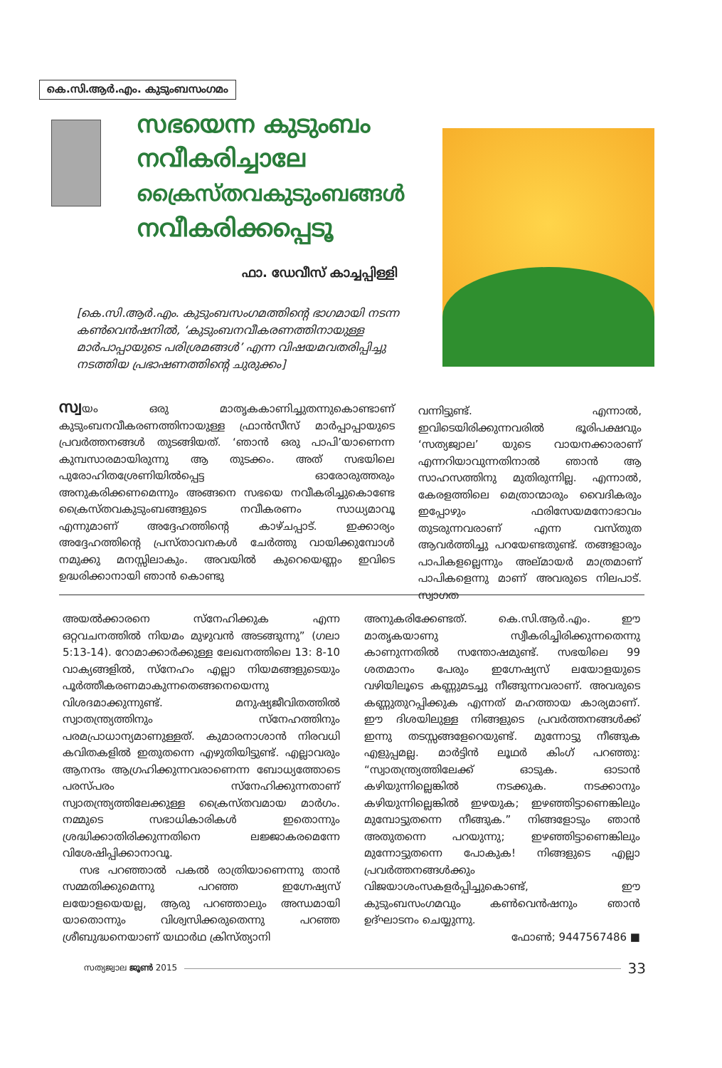കെ.സി.ആർ.എം. കുടുംബസംഗമം
സഭയെന്ന കുടുംബം
നവീകരിച്ചാലേ
ക്രൈസ്തവകുടുംബങ്ങൾ
നവീകരിക്കപ്പെടൂ
ഫാ. ഡേവീസ് കാച്ചപ്പിള്ളി
[കെ.സി.ആർ.എം. കുടുംബസംഗമത്തിന്റെ ഭാഗമായി നടന്ന കൺവെൻഷനിൽ, ‘കുടുംബനവീകരണത്തിനായുള്ള മാർപാപ്പായുടെ പരിശ്രമങ്ങൾ’ എന്ന വിഷയമവതരിപ്പിച്ചു നടത്തിയ പ്രഭാഷണത്തിന്റെ ചുരുക്കം]
സ്വയം ഒരു മാതൃകകാണിച്ചുതന്നുകൊണ്ടാണ് കുടുംബനവീകരണത്തിനായുള്ള ഫ്രാൻസീസ് മാർപ്പാപ്പായുടെ പ്രവർത്തനങ്ങൾ തുടങ്ങിയത്. ‘ഞാൻ ഒരു പാപി’യാണെന്ന കുമ്പസാരമായിരുന്നു ആ തുടക്കം. അത് സഭയിലെ പുരോഹിതശ്രേണിയിൽപ്പെട്ട ഓരോരുത്തരും അനുകരിക്കണമെന്നും അങ്ങനെ സഭയെ നവീകരിച്ചുകൊണ്ടേ ക്രൈസ്തവകുടുംബങ്ങളുടെ നവീകരണം സാധ്യമാവൂ എന്നുമാണ് അദ്ദേഹത്തിന്റെ കാഴ്ചപ്പാട്. ഇക്കാര്യം അദ്ദേഹത്തിന്റെ പ്രസ്താവനകൾ ചേർത്തു വായിക്കുമ്പോൾ നമുക്കു മനസ്സിലാകും. അവയിൽ കുറെയെണ്ണം ഇവിടെ ഉദ്ധരിക്കാനായി ഞാൻ കൊണ്ടു
വന്നിട്ടുണ്ട്. എന്നാൽ, ഇവിടെയിരിക്കുന്നവരിൽ ഭൂരിപക്ഷവും ‘സത്യജ്വാല’ യുടെ വായനക്കാരാണ് എന്നറിയാവുന്നതിനാൽ ഞാൻ ആ സാഹസത്തിനു മുതിരുന്നില്ല. എന്നാൽ, കേരളത്തിലെ മെത്രാന്മാരും വൈദികരും ഇപ്പോഴും ഫരിസേയമനോഭാവം തുടരുന്നവരാണ് എന്ന വസ്തുത ആവർത്തിച്ചു പറയേണ്ടതുണ്ട്. തങ്ങളാരും പാപികളല്ലെന്നും അല്മായർ മാത്രമാണ് പാപികളെന്നു മാണ് അവരുടെ നിലപാട്. സ്വാഗത
അയൽക്കാരനെ സ്നേഹിക്കുക എന്ന ഒറ്റവചനത്തിൽ നിയമം മുഴുവൻ അടങ്ങുന്നു” (ഗലാ 5:13-14). റോമാക്കാർക്കുള്ള ലേഖനത്തിലെ 13: 8-10 വാക്യങ്ങളിൽ, സ്നേഹം എല്ലാ നിയമങ്ങളുടെയും പൂർത്തീകരണമാകുന്നതെങ്ങനെയെന്നു വിശദമാക്കുന്നുണ്ട്. മനുഷ്യജീവിതത്തിൽ സ്വാതന്ത്ര്യത്തിനും സ്നേഹത്തിനും പരമപ്രാധാന്യമാണുള്ളത്. കുമാരനാശാൻ നിരവധി കവിതകളിൽ ഇതുതന്നെ എഴുതിയിട്ടുണ്ട്. എല്ലാവരും ആനന്ദം ആഗ്രഹിക്കുന്നവരാണെന്ന ബോധ്യത്തോടെ പരസ്പരം സ്നേഹിക്കുന്നതാണ് സ്വാതന്ത്ര്യത്തിലേക്കുള്ള ക്രൈസ്തവമായ മാർഗം. നമ്മുടെ സഭാധികാരികൾ ഇതൊന്നും ശ്രദ്ധിക്കാതിരിക്കുന്നതിനെ ലജ്ജാകരമെന്നേ വിശേഷിപ്പിക്കാനാവൂ.
സഭ പറഞ്ഞാൽ പകൽ രാത്രിയാണെന്നു താൻ സമ്മതിക്കുമെന്നു പറഞ്ഞ ഇഗ്നേഷ്യസ് ലയോളയെയല്ല, ആരു പറഞ്ഞാലും അന്ധമായി യാതൊന്നും വിശ്വസിക്കരുതെന്നു പറഞ്ഞ ശ്രീബുദ്ധനെയാണ് യഥാർഥ ക്രിസ്ത്യാനി
അനുകരിക്കേണ്ടത്. കെ.സി.ആർ.എം. ഈ മാതൃകയാണു സ്വീകരിച്ചിരിക്കുന്നതെന്നു കാണുന്നതിൽ സന്തോഷമുണ്ട്. സഭയിലെ 99 ശതമാനം പേരും ഇഗ്നേഷ്യസ് ലയോളയുടെ വഴിയിലൂടെ കണ്ണുമടച്ചു നീങ്ങുന്നവരാണ്. അവരുടെ കണ്ണുതുറപ്പിക്കുക എന്നത് മഹത്തായ കാര്യമാണ്. ഈ ദിശയിലുള്ള നിങ്ങളുടെ പ്രവർത്തനങ്ങൾക്ക് ഇന്നു തടസ്സങ്ങളേറെയുണ്ട്. മുന്നോട്ടു നീങ്ങുക എളുപ്പമല്ല. മാർട്ടിൻ ലൂഥർ കിംഗ് പറഞ്ഞു: “സ്വാതന്ത്ര്യത്തിലേക്ക് ഓടുക. ഓടാൻ കഴിയുന്നില്ലെങ്കിൽ നടക്കുക. നടക്കാനും കഴിയുന്നില്ലെങ്കിൽ ഇഴയുക; ഇഴഞ്ഞിട്ടാണെങ്കിലും മുമ്പോട്ടുതന്നെ നീങ്ങുക.” നിങ്ങളോടും ഞാൻ അതുതന്നെ പറയുന്നു; ഇഴഞ്ഞിട്ടാണെങ്കിലും മുന്നോട്ടുതന്നെ പോകുക! നിങ്ങളുടെ എല്ലാ പ്രവർത്തനങ്ങൾക്കും വിജയാശംസകളർപ്പിച്ചുകൊണ്ട്, ഈ കുടുംബസംഗമവും കൺവെൻഷനും ഞാൻ ഉദ്ഘാടനം ചെയ്യുന്നു.
ഫോൺ; 9447567486 ■
സത്യജ്വാല ജൂൺ 2015 33